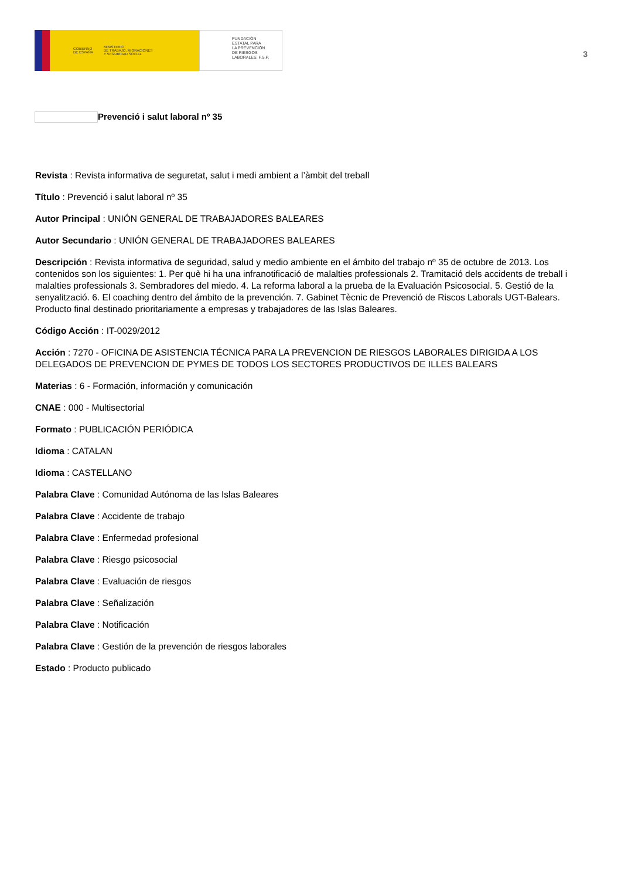GOBIERNO
DE ESPAÑA MINISTERIO
DE TRABAJO, MIGRACIONES
Y SEGURIDAD SOCIAL
FUNDACIÓN
ESTATAL PARA
LA PREVENCIÓN
DE RIESGOS
LABORALES, F.S.P.
3
Prevenció i salut laboral nº 35
Revista : Revista informativa de seguretat, salut i medi ambient a l’àmbit del treball
Título : Prevenció i salut laboral nº 35
Autor Principal : UNIÓN GENERAL DE TRABAJADORES BALEARES
Autor Secundario : UNIÓN GENERAL DE TRABAJADORES BALEARES
Descripción : Revista informativa de seguridad, salud y medio ambiente en el ámbito del trabajo nº 35 de octubre de 2013. Los contenidos son los siguientes: 1. Per què hi ha una infranotificació de malalties professionals 2. Tramitació dels accidents de treball i malalties professionals 3. Sembradores del miedo. 4. La reforma laboral a la prueba de la Evaluación Psicosocial. 5. Gestió de la senyalització. 6. El coaching dentro del ámbito de la prevención. 7. Gabinet Tècnic de Prevenció de Riscos Laborals UGT-Balears. Producto final destinado prioritariamente a empresas y trabajadores de las Islas Baleares.
Código Acción : IT-0029/2012
Acción : 7270 - OFICINA DE ASISTENCIA TÉCNICA PARA LA PREVENCION DE RIESGOS LABORALES DIRIGIDA A LOS DELEGADOS DE PREVENCION DE PYMES DE TODOS LOS SECTORES PRODUCTIVOS DE ILLES BALEARS
Materias : 6 - Formación, información y comunicación
CNAE : 000 - Multisectorial
Formato : PUBLICACIÓN PERIÓDICA
Idioma : CATALAN
Idioma : CASTELLANO
Palabra Clave : Comunidad Autónoma de las Islas Baleares
Palabra Clave : Accidente de trabajo
Palabra Clave : Enfermedad profesional
Palabra Clave : Riesgo psicosocial
Palabra Clave : Evaluación de riesgos
Palabra Clave : Señalización
Palabra Clave : Notificación
Palabra Clave : Gestión de la prevención de riesgos laborales
Estado : Producto publicado